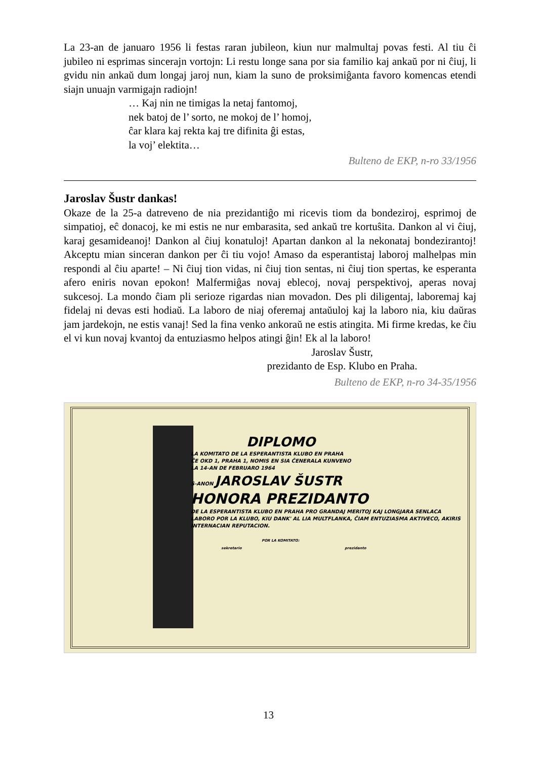La 23-an de januaro 1956 li festas raran jubileon, kiun nur malmultaj povas festi. Al tiu ĉi jubileo ni esprimas sincerajn vortojn: Li restu longe sana por sia familio kaj ankaŭ por ni ĉiuj, li gvidu nin ankaŭ dum longaj jaroj nun, kiam la suno de proksimiĝanta favoro komencas etendi siajn unuajn varmigajn radiojn!
… Kaj nin ne timigas la netaj fantomoj,
nek batoj de l’ sorto, ne mokoj de l’ homoj,
ĉar klara kaj rekta kaj tre difinita ĝi estas,
la voj’ elektita…
Bulteno de EKP, n-ro 33/1956
Jaroslav Šustr dankas!
Okaze de la 25-a datreveno de nia prezidantiĝo mi ricevis tiom da bondeziroj, esprimoj de simpatioj, eĉ donacoj, ke mi estis ne nur embarasita, sed ankaŭ tre kortuŝita. Dankon al vi ĉiuj, karaj gesamideanoj! Dankon al ĉiuj konatuloj! Apartan dankon al la nekonataj bondezirantoj! Akceptu mian sinceran dankon per ĉi tiu vojo! Amaso da esperantistaj laboroj malhelpas min respondi al ĉiu aparte! – Ni ĉiuj tion vidas, ni ĉiuj tion sentas, ni ĉiuj tion spertas, ke esperanta afero eniris novan epokon! Malfermiĝas novaj eblecoj, novaj perspektivoj, aperas novaj sukcesoj. La mondo ĉiam pli serioze rigardas nian movadon. Des pli diligentaj, laboremaj kaj fidelaj ni devas esti hodiaŭ. La laboro de niaj oferemaj antaŭuloj kaj la laboro nia, kiu daŭras jam jardekojn, ne estis vanaj! Sed la fina venko ankoraŭ ne estis atingita. Mi firme kredas, ke ĉiu el vi kun novaj kvantoj da entuziasmo helpos atingi ĝin! Ek al la laboro!
Jaroslav Šustr,
prezidanto de Esp. Klubo en Praha.
Bulteno de EKP, n-ro 34-35/1956
DIPLOMO
LA KOMITATO DE LA ESPERANTISTA KLUBO EN PRAHA
ĈE OKD 1, PRAHA 1, NOMIS EN SIA ĈENERALA KUNVENO
LA 14-AN DE FEBRUARO 1964
S-ANON JAROSLAV ŠUSTR
HONORA PREZIDANTO
DE LA ESPERANTISTA KLUBO EN PRAHA PRO GRANDAJ MERITOJ KAJ LONGJARA SENLACA LABORO POR LA KLUBO, KIU DANK' AL LIA MULTFLANKA, ĈIAM ENTUZIASMA AKTIVECO, AKIRIS INTERNACIAN REPUTACION.
POR LA KOMITATO:
sekretario prezidanto
13